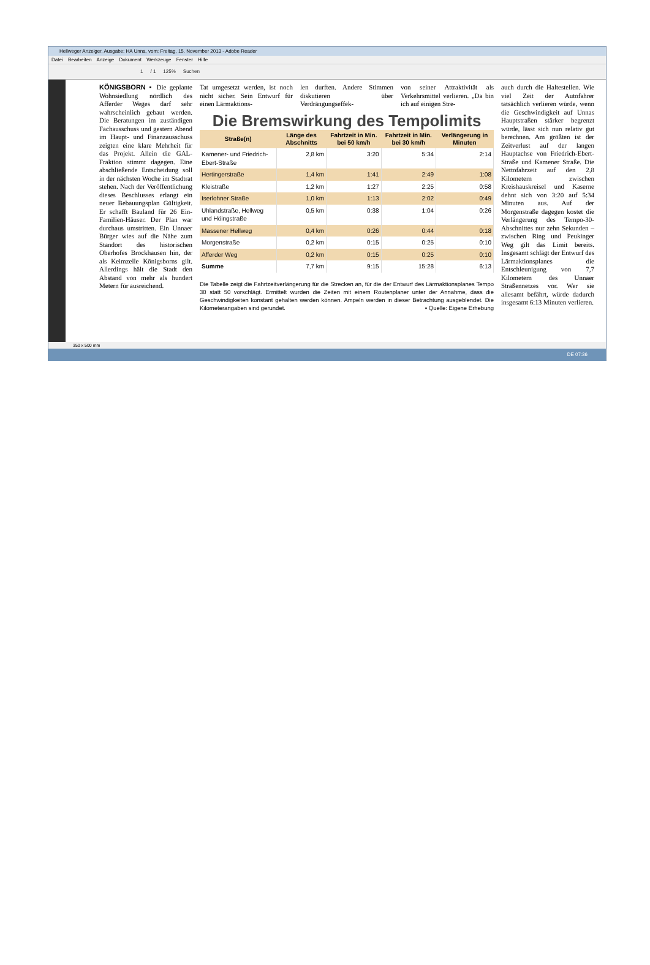Hellweger Anzeiger, Ausgabe: HA Unna, vom: Freitag, 15. November 2013 - Adobe Reader
Datei Bearbeiten Anzeige Dokument Werkzeuge Fenster Hilfe
1 / 1 125% Suchen
KÖNIGSBORN ▪ Die geplante Wohnsiedlung nördlich des Afferder Weges darf sehr wahrscheinlich gebaut werden. Die Beratungen im zuständigen Fachausschuss und gestern Abend im Haupt- und Finanzausschuss zeigten eine klare Mehrheit für das Projekt. Allein die GAL-Fraktion stimmt dagegen. Eine abschließende Entscheidung soll in der nächsten Woche im Stadtrat stehen. Nach der Veröffentlichung dieses Beschlusses erlangt ein neuer Bebauungsplan Gültigkeit. Er schafft Bauland für 26 Ein-Familien-Häuser. Der Plan war durchaus umstritten. Ein Unnaer Bürger wies auf die Nähe zum Standort des historischen Oberhofes Brockhausen hin, der als Keimzelle Königsborns gilt. Allerdings hält die Stadt den Abstand von mehr als hundert Metern für ausreichend.
Tat umgesetzt werden, ist noch nicht sicher. Sein Entwurf für einen Lärmaktions-
len durften. Andere Stimmen diskutieren über Verdrängungseffek-
von seiner Attraktivität als Verkehrsmittel verlieren. „Da bin ich auf einigen Stre-
Die Bremswirkung des Tempolimits
| Straße(n) | Länge des Abschnitts | Fahrtzeit in Min. bei 50 km/h | Fahrtzeit in Min. bei 30 km/h | Verlängerung in Minuten |
| --- | --- | --- | --- | --- |
| Kamener- und Friedrich-Ebert-Straße | 2,8 km | 3:20 | 5:34 | 2:14 |
| Hertingerstraße | 1,4 km | 1:41 | 2:49 | 1:08 |
| Kleistraße | 1,2 km | 1:27 | 2:25 | 0:58 |
| Iserlohner Straße | 1,0 km | 1:13 | 2:02 | 0:49 |
| Uhlandstraße, Hellweg und Höingstraße | 0,5 km | 0:38 | 1:04 | 0:26 |
| Massener Hellweg | 0,4 km | 0:26 | 0:44 | 0:18 |
| Morgenstraße | 0,2 km | 0:15 | 0:25 | 0:10 |
| Afferder Weg | 0,2 km | 0:15 | 0:25 | 0:10 |
| Summe | 7,7 km | 9:15 | 15:28 | 6:13 |
Die Tabelle zeigt die Fahrtzeitverlängerung für die Strecken an, für die der Entwurf des Lärmaktionsplanes Tempo 30 statt 50 vorschlägt. Ermittelt wurden die Zeiten mit einem Routenplaner unter der Annahme, dass die Geschwindigkeiten konstant gehalten werden können. Ampeln werden in dieser Betrachtung ausgeblendet. Die Kilometerangaben sind gerundet. ▪ Quelle: Eigene Erhebung
auch durch die Haltestellen. Wie viel Zeit der Autofahrer tatsächlich verlieren würde, wenn die Geschwindigkeit auf Unnas Hauptstraßen stärker begrenzt würde, lässt sich nun relativ gut berechnen. Am größten ist der Zeitverlust auf der langen Hauptachse von Friedrich-Ebert-Straße und Kamener Straße. Die Nettofahrzeit auf den 2,8 Kilometern zwischen Kreishauskreisel und Kaserne dehnt sich von 3:20 auf 5:34 Minuten aus. Auf der Morgenstraße dagegen kostet die Verlängerung des Tempo-30-Abschnittes nur zehn Sekunden – zwischen Ring und Peukinger Weg gilt das Limit bereits. Insgesamt schlägt der Entwurf des Lärmaktionsplanes die Entschleunigung von 7,7 Kilometern des Unnaer Straßennetzes vor. Wer sie allesamt befährt, würde dadurch insgesamt 6:13 Minuten verlieren.
350 x 500 mm
DE 07:36